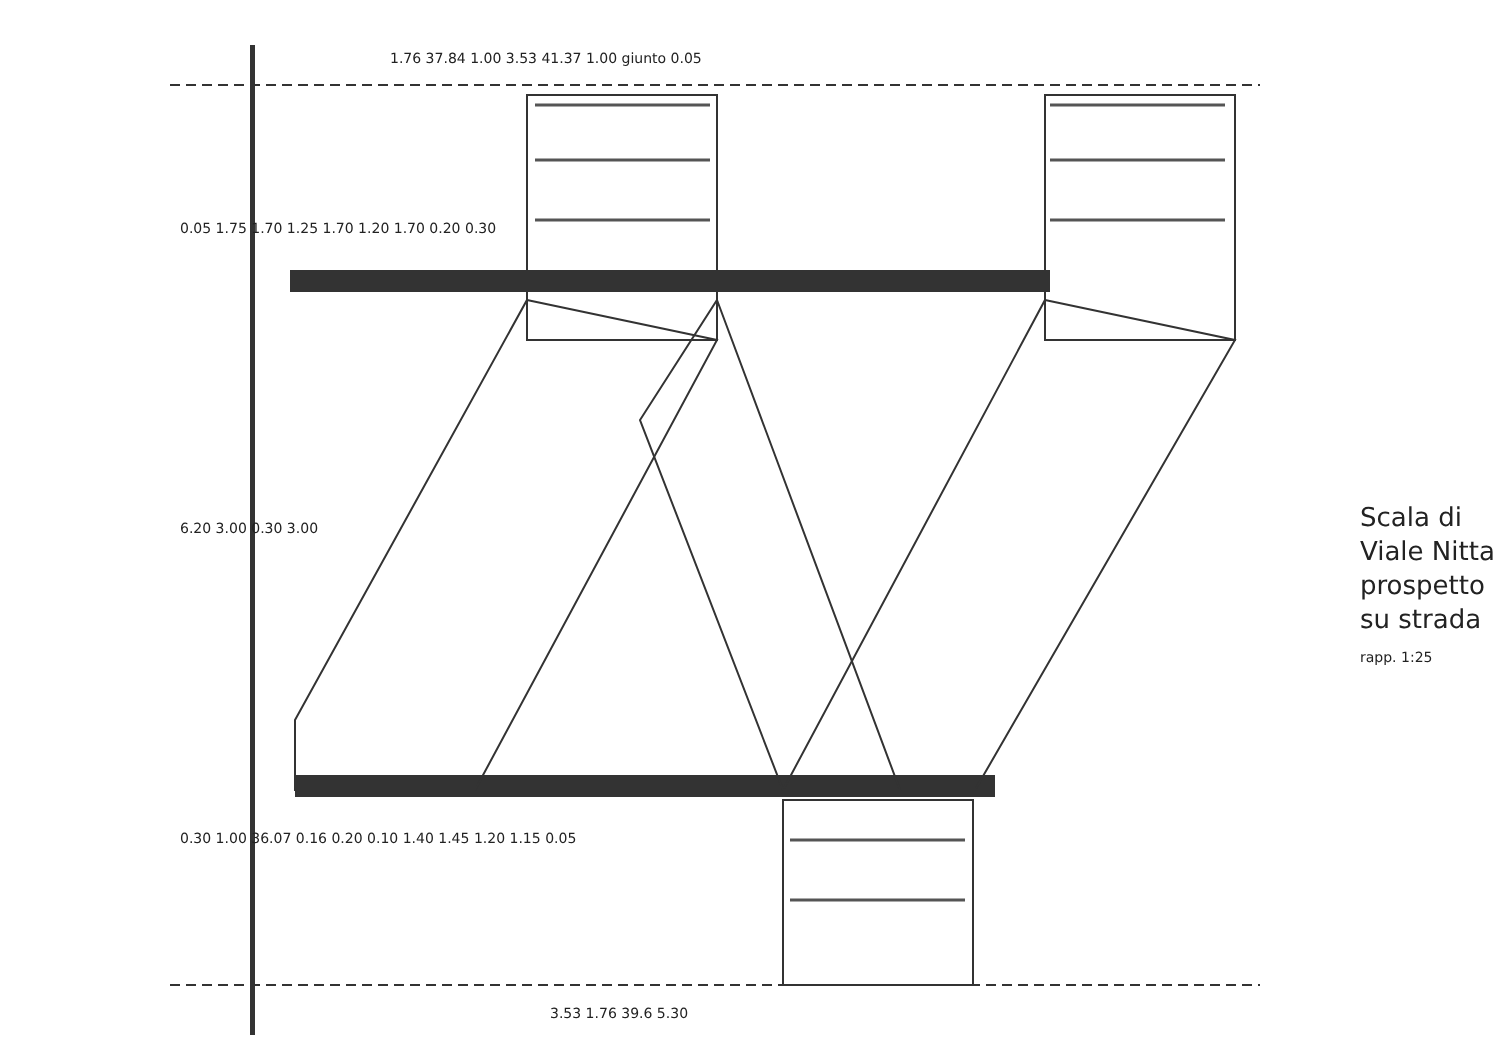Scala di Viale Nitta
prospetto su strada
rapp. 1:25
1.76 37.84 1.00 3.53 41.37 1.00 giunto 0.05
0.05 1.75 1.70 1.25 1.70 1.20 1.70 0.20 0.30
6.20 3.00 0.30 3.00
0.30 1.00 36.07 0.16 0.20 0.10 1.40 1.45 1.20 1.15 0.05
3.53 1.76 39.6 5.30